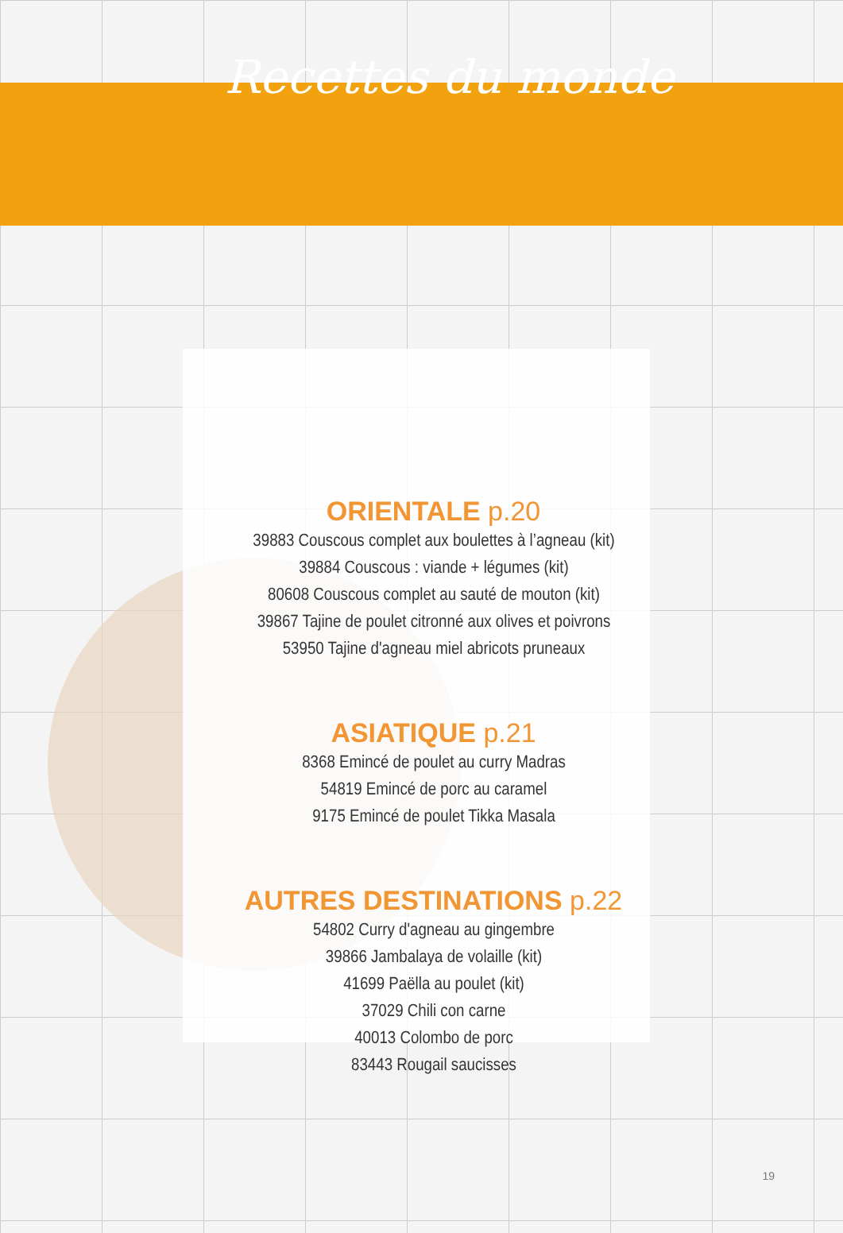Recettes du monde
ORIENTALE p.20
39883 Couscous complet aux boulettes à l’agneau (kit)
39884 Couscous : viande + légumes (kit)
80608 Couscous complet au sauté de mouton (kit)
39867 Tajine de poulet citronné aux olives et poivrons
53950 Tajine d'agneau miel abricots pruneaux
ASIATIQUE p.21
8368 Emincé de poulet au curry Madras
54819 Emincé de porc au caramel
9175 Emincé de poulet Tikka Masala
AUTRES DESTINATIONS p.22
54802 Curry d'agneau au gingembre
39866 Jambalaya de volaille (kit)
41699 Paëlla au poulet (kit)
37029 Chili con carne
40013 Colombo de porc
83443 Rougail saucisses
19